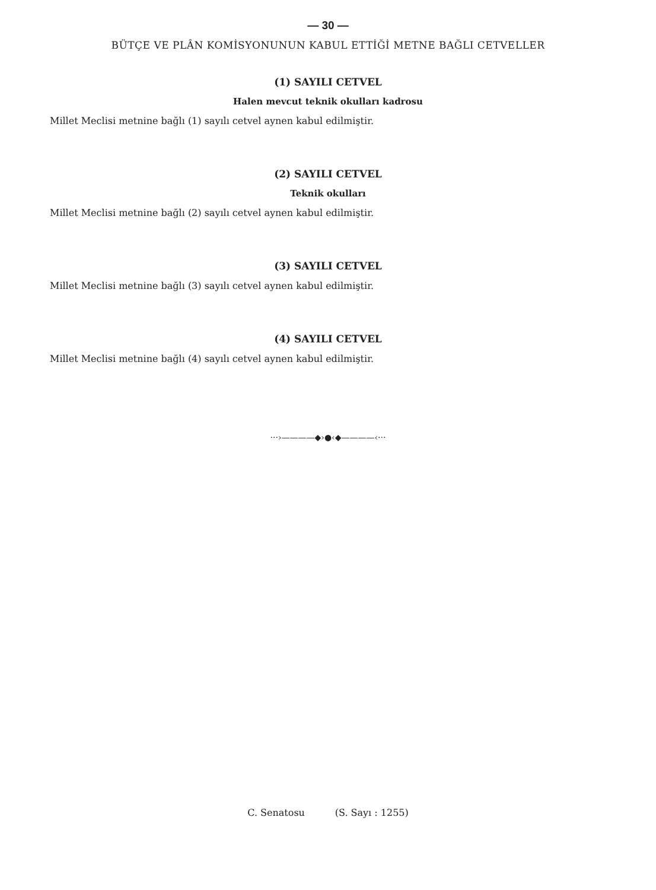— 30 —
BÜTÇE VE PLÂN KOMİSYONUNUN KABUL ETTİĞİ METNE BAĞLI CETVELLER
(1) SAYILI CETVEL
Halen mevcut teknik okulları kadrosu
Millet Meclisi metnine bağlı (1) sayılı cetvel aynen kabul edilmiştir.
(2) SAYILI CETVEL
Teknik okulları
Millet Meclisi metnine bağlı (2) sayılı cetvel aynen kabul edilmiştir.
(3) SAYILI CETVEL
Millet Meclisi metnine bağlı (3) sayılı cetvel aynen kabul edilmiştir.
(4) SAYILI CETVEL
Millet Meclisi metnine bağlı (4) sayılı cetvel aynen kabul edilmiştir.
···›————◆›●‹◆————‹···
C. Senatosu (S. Sayı : 1255)